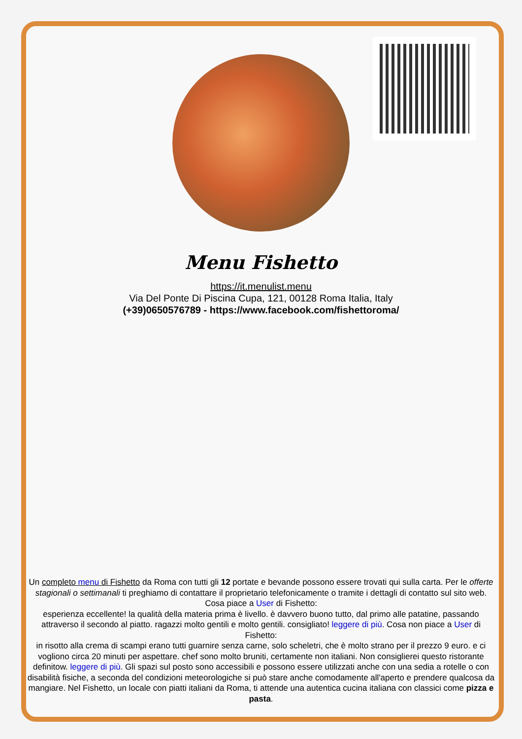Menu Fishetto
https://it.menulist.menu
Via Del Ponte Di Piscina Cupa, 121, 00128 Roma Italia, Italy
(+39)0650576789 - https://www.facebook.com/fishettoroma/
Un completo menu di Fishetto da Roma con tutti gli 12 portate e bevande possono essere trovati qui sulla carta. Per le offerte stagionali o settimanali ti preghiamo di contattare il proprietario telefonicamente o tramite i dettagli di contatto sul sito web. Cosa piace a User di Fishetto:
esperienza eccellente! la qualità della materia prima è livello. è davvero buono tutto, dal primo alle patatine, passando attraverso il secondo al piatto. ragazzi molto gentili e molto gentili. consigliato! leggere di più. Cosa non piace a User di Fishetto:
in risotto alla crema di scampi erano tutti guarnire senza carne, solo scheletri, che è molto strano per il prezzo 9 euro. e ci vogliono circa 20 minuti per aspettare. chef sono molto bruniti, certamente non italiani. Non consiglierei questo ristorante definitow. leggere di più. Gli spazi sul posto sono accessibili e possono essere utilizzati anche con una sedia a rotelle o con disabilità fisiche, a seconda del condizioni meteorologiche si può stare anche comodamente all'aperto e prendere qualcosa da mangiare. Nel Fishetto, un locale con piatti italiani da Roma, ti attende una autentica cucina italiana con classici come pizza e pasta.